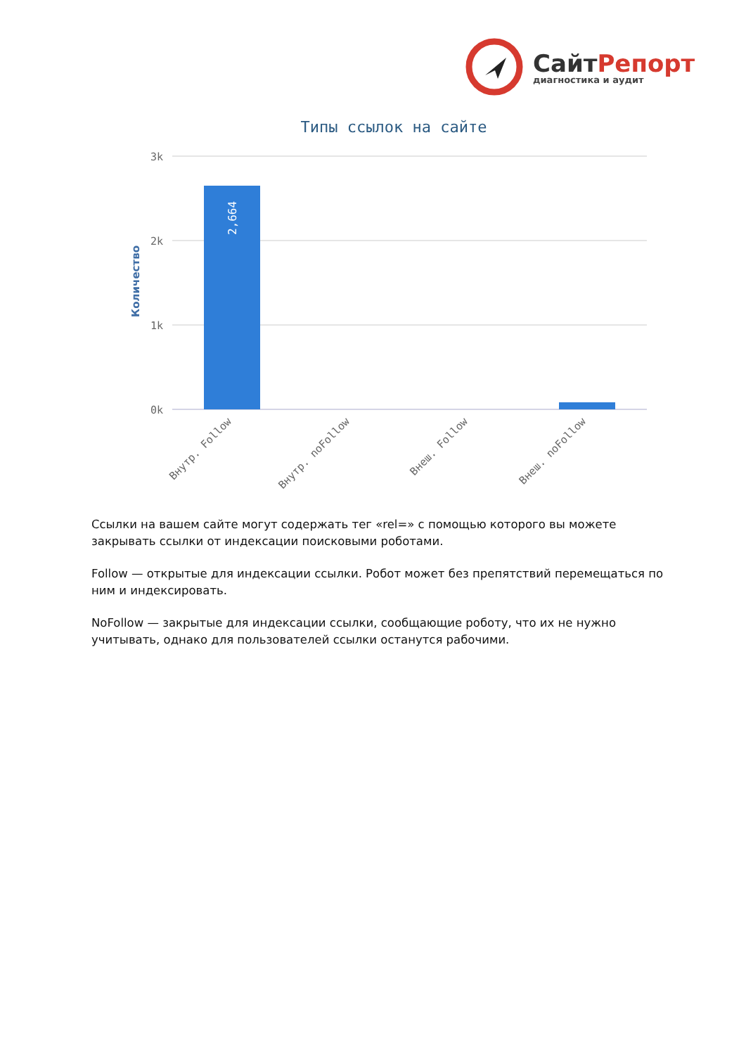СайтРепорт
диагностика и аудит
Типы ссылок на сайте
3k
2k
1k
0k
Количество
2,664
Внутр. Follow
Внутр. noFollow
Внеш. Follow
Внеш. noFollow
Ссылки на вашем сайте могут содержать тег «rel=» с помощью которого вы можете закрывать ссылки от индексации поисковыми роботами.
Follow — открытые для индексации ссылки. Робот может без препятствий перемещаться по ним и индексировать.
NoFollow — закрытые для индексации ссылки, сообщающие роботу, что их не нужно учитывать, однако для пользователей ссылки останутся рабочими.